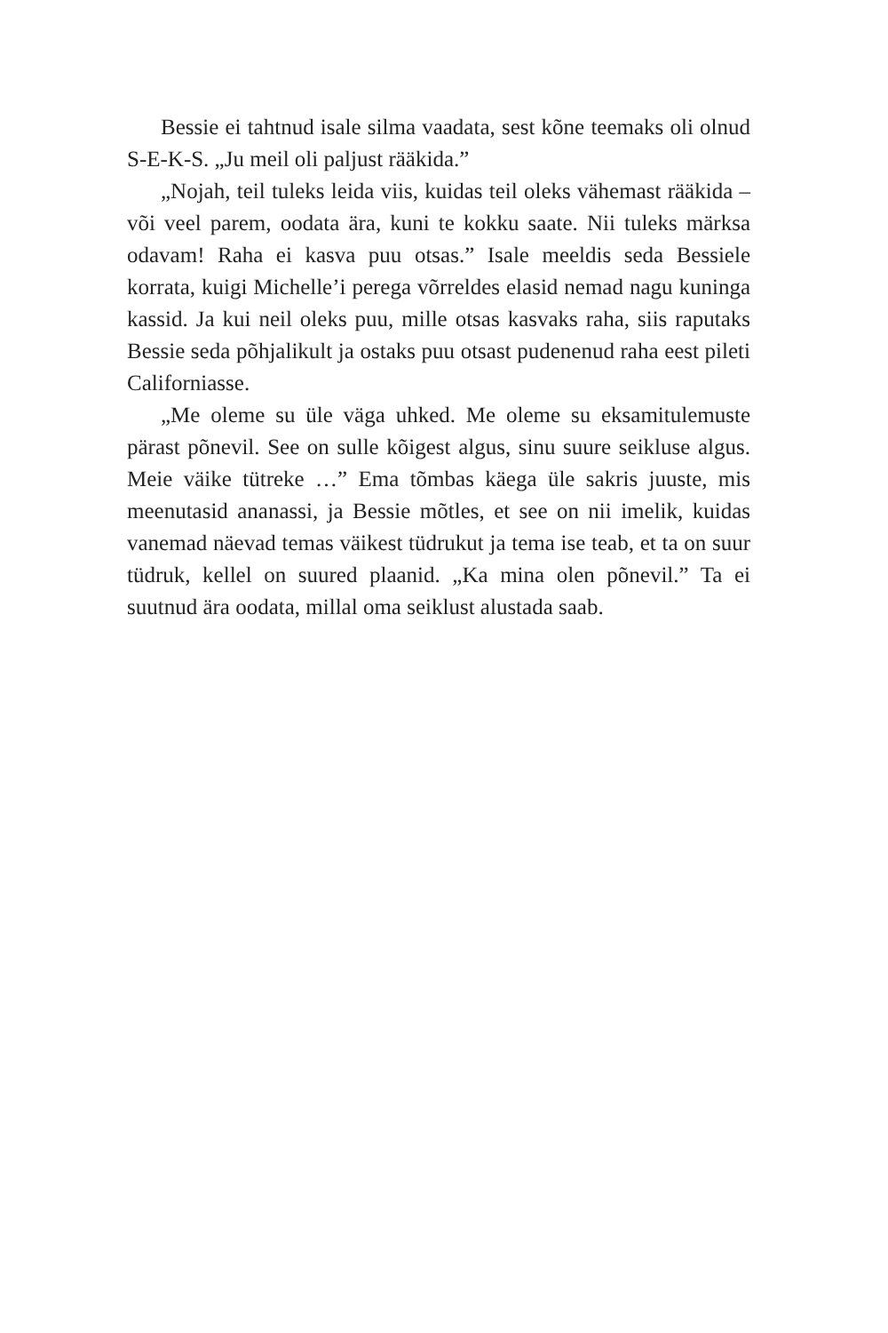Bessie ei tahtnud isale silma vaadata, sest kõne teemaks oli olnud S-E-K-S. „Ju meil oli paljust rääkida.”
„Nojah, teil tuleks leida viis, kuidas teil oleks vähemast rääkida – või veel parem, oodata ära, kuni te kokku saate. Nii tuleks märksa odavam! Raha ei kasva puu otsas.” Isale meeldis seda Bessiele korrata, kuigi Michelle’i perega võrreldes elasid nemad nagu kuninga kassid. Ja kui neil oleks puu, mille otsas kasvaks raha, siis raputaks Bessie seda põhjalikult ja ostaks puu otsast pudenenud raha eest pileti Californiasse.
„Me oleme su üle väga uhked. Me oleme su eksamitule­muste pärast põnevil. See on sulle kõigest algus, sinu suure seikluse algus. Meie väike tütreke …” Ema tõmbas käega üle sakris juuste, mis meenutasid ananassi, ja Bessie mõtles, et see on nii imelik, kuidas vanemad näevad temas väikest tüdrukut ja tema ise teab, et ta on suur tüdruk, kellel on suured plaanid. „Ka mina olen põnevil.” Ta ei suutnud ära oodata, millal oma seiklust alustada saab.